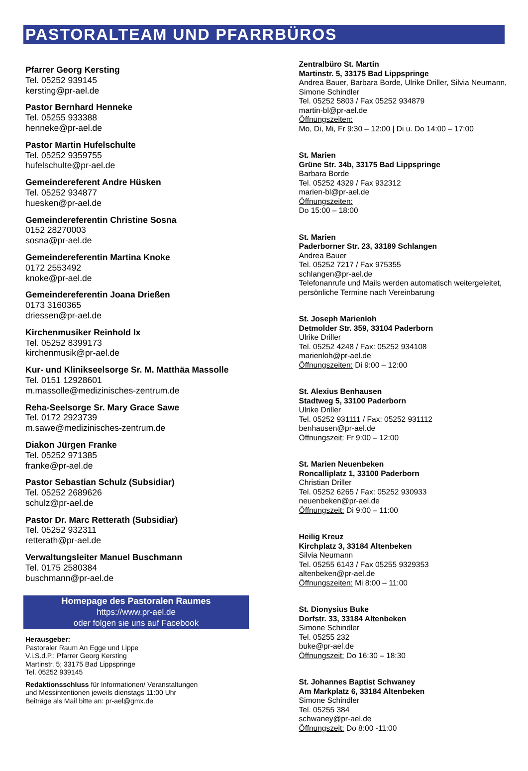PASTORALTEAM UND PFARRBÜROS
Pfarrer Georg Kersting
Tel. 05252 939145
kersting@pr-ael.de
Pastor Bernhard Henneke
Tel. 05255 933388
henneke@pr-ael.de
Pastor Martin Hufelschulte
Tel. 05252 9359755
hufelschulte@pr-ael.de
Gemeindereferent Andre Hüsken
Tel. 05252 934877
huesken@pr-ael.de
Gemeindereferentin Christine Sosna
0152 28270003
sosna@pr-ael.de
Gemeindereferentin Martina Knoke
0172 2553492
knoke@pr-ael.de
Gemeindereferentin Joana Drießen
0173 3160365
driessen@pr-ael.de
Kirchenmusiker Reinhold Ix
Tel. 05252 8399173
kirchenmusik@pr-ael.de
Kur- und Klinikseelsorge Sr. M. Matthäa Massolle
Tel. 0151 12928601
m.massolle@medizinisches-zentrum.de
Reha-Seelsorge Sr. Mary Grace Sawe
Tel. 0172 2923739
m.sawe@medizinisches-zentrum.de
Diakon Jürgen Franke
Tel. 05252 971385
franke@pr-ael.de
Pastor Sebastian Schulz (Subsidiar)
Tel. 05252 2689626
schulz@pr-ael.de
Pastor Dr. Marc Retterath (Subsidiar)
Tel. 05252 932311
retterath@pr-ael.de
Verwaltungsleiter Manuel Buschmann
Tel. 0175 2580384
buschmann@pr-ael.de
Homepage des Pastoralen Raumes
https://www.pr-ael.de
oder folgen sie uns auf Facebook
Herausgeber:
Pastoraler Raum An Egge und Lippe
V.i.S.d.P.: Pfarrer Georg Kersting
Martinstr. 5; 33175 Bad Lippspringe
Tel. 05252 939145
Redaktionsschluss für Informationen/ Veranstaltungen
und Messintentionen jeweils dienstags 11:00 Uhr
Beiträge als Mail bitte an: pr-ael@gmx.de
Zentralbüro St. Martin
Martinstr. 5, 33175 Bad Lippspringe
Andrea Bauer, Barbara Borde, Ulrike Driller, Silvia Neumann, Simone Schindler
Tel. 05252 5803 / Fax 05252 934879
martin-bl@pr-ael.de
Öffnungszeiten:
Mo, Di, Mi, Fr 9:30 – 12:00 | Di u. Do 14:00 – 17:00
St. Marien
Grüne Str. 34b, 33175 Bad Lippspringe
Barbara Borde
Tel. 05252 4329 / Fax 932312
marien-bl@pr-ael.de
Öffnungszeiten:
Do 15:00 – 18:00
St. Marien
Paderborner Str. 23, 33189 Schlangen
Andrea Bauer
Tel. 05252 7217 / Fax 975355
schlangen@pr-ael.de
Telefonanrufe und Mails werden automatisch weitergeleitet, persönliche Termine nach Vereinbarung
St. Joseph Marienloh
Detmolder Str. 359, 33104 Paderborn
Ulrike Driller
Tel. 05252 4248 / Fax: 05252 934108
marienloh@pr-ael.de
Öffnungszeiten: Di 9:00 – 12:00
St. Alexius Benhausen
Stadtweg 5, 33100 Paderborn
Ulrike Driller
Tel. 05252 931111 / Fax: 05252 931112
benhausen@pr-ael.de
Öffnungszeit: Fr 9:00 – 12:00
St. Marien Neuenbeken
Roncalliplatz 1, 33100 Paderborn
Christian Driller
Tel. 05252 6265 / Fax: 05252 930933
neuenbeken@pr-ael.de
Öffnungszeit: Di 9:00 – 11:00
Heilig Kreuz
Kirchplatz 3, 33184 Altenbeken
Silvia Neumann
Tel. 05255 6143 / Fax 05255 9329353
altenbeken@pr-ael.de
Öffnungszeiten: Mi 8:00 – 11:00
St. Dionysius Buke
Dorfstr. 33, 33184 Altenbeken
Simone Schindler
Tel. 05255 232
buke@pr-ael.de
Öffnungszeit: Do 16:30 – 18:30
St. Johannes Baptist Schwaney
Am Markplatz 6, 33184 Altenbeken
Simone Schindler
Tel. 05255 384
schwaney@pr-ael.de
Öffnungszeit: Do 8:00 -11:00